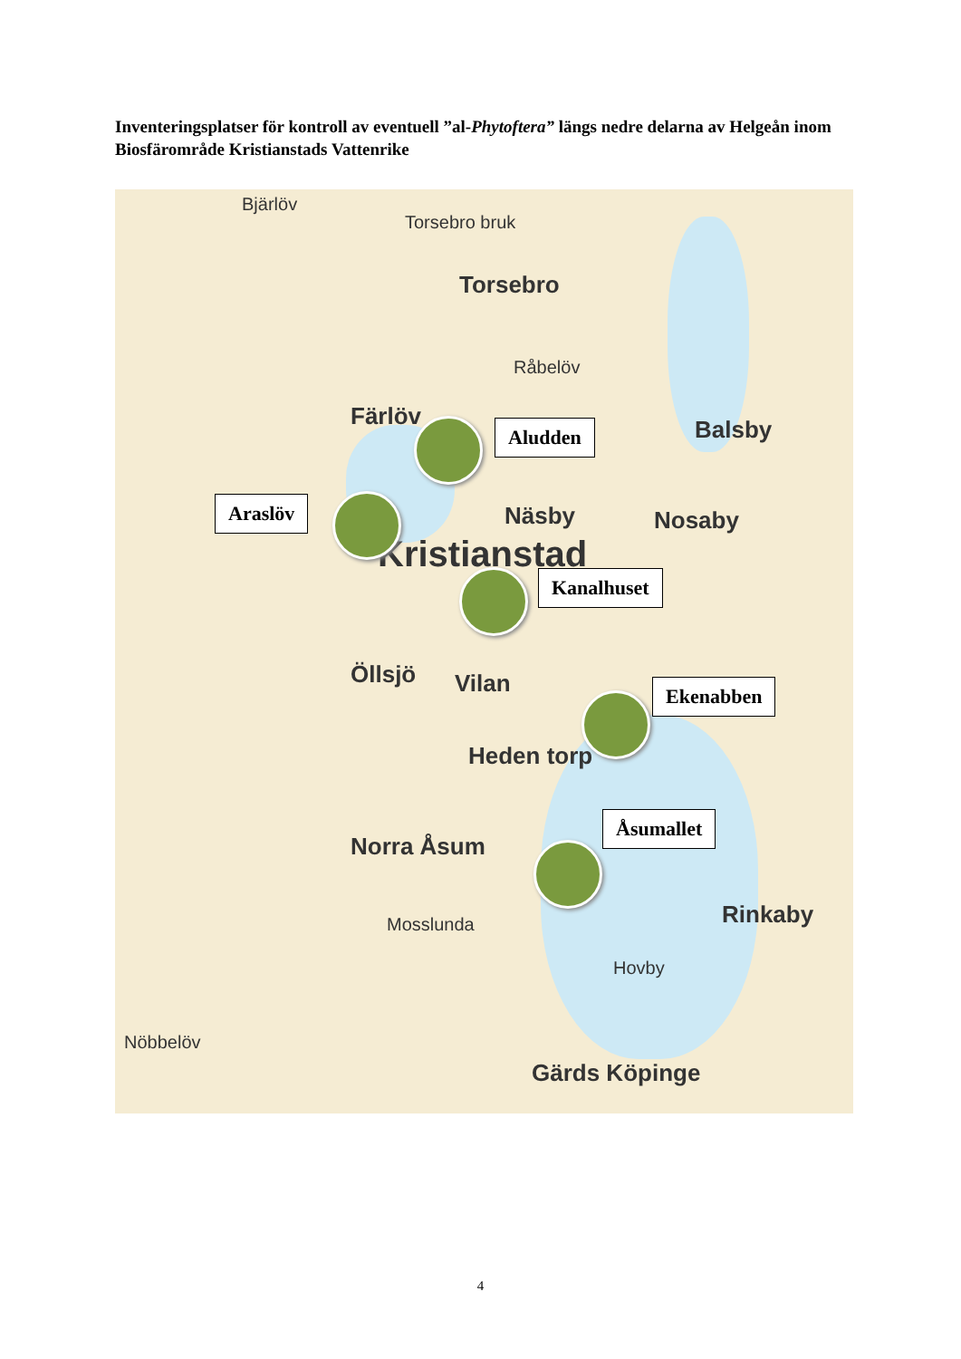Inventeringsplatser för kontroll av eventuell ”al-Phytoftera” längs nedre delarna av Helgeån inom Biosfärområde Kristianstads Vattenrike
Bjärlöv
Torsebro bruk
Torsebro
Råbelöv
Färlöv Balsby
Näsby Nosaby
Kristianstad
Vilan Öllsjö
Heden torp
Norra Åsum
Mosslunda
Hovby
Rinkaby
Gärds Köpinge
Nöbbelöv
Aludden
Araslöv
Kanalhuset
Ekenabben
Åsumallet
4